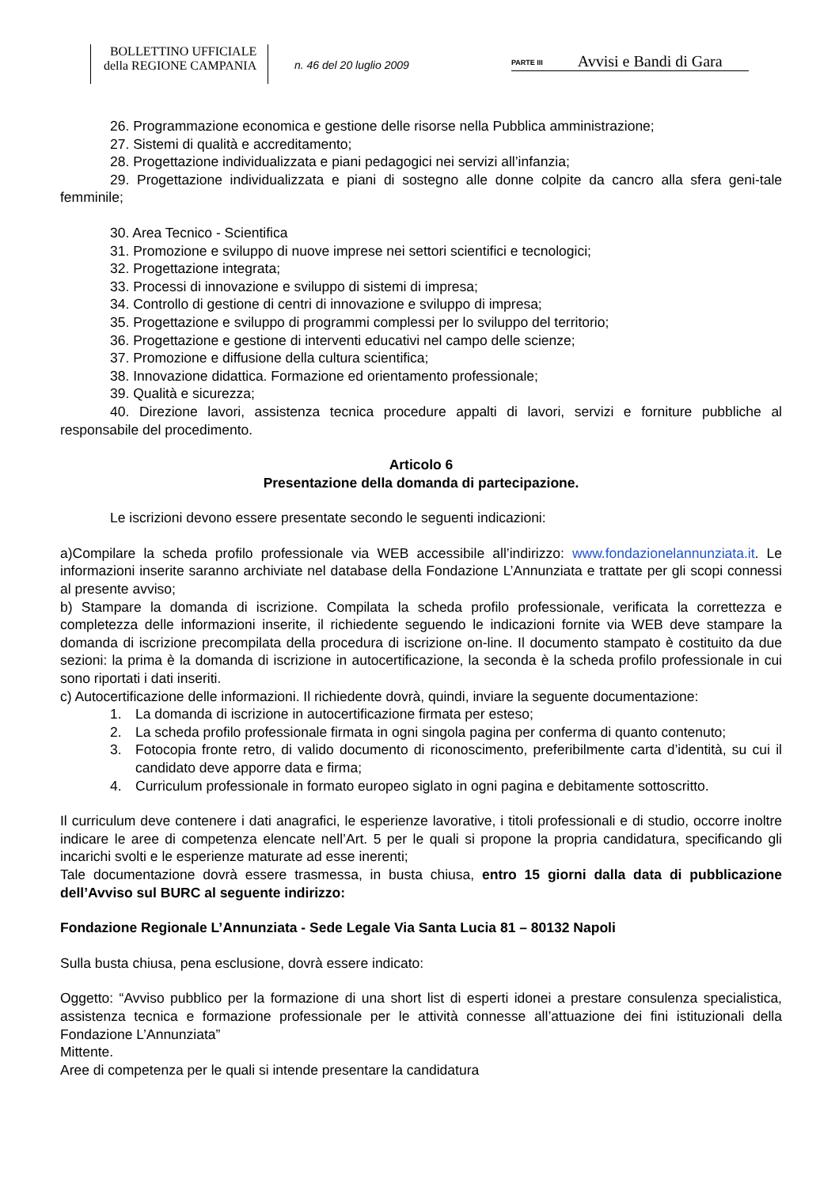BOLLETTINO UFFICIALE
della REGIONE CAMPANIA
n. 46 del 20 luglio 2009
PARTE III Avvisi e Bandi di Gara
26. Programmazione economica e gestione delle risorse nella Pubblica amministrazione;
27. Sistemi di qualità e accreditamento;
28. Progettazione individualizzata e piani pedagogici nei servizi all’infanzia;
29. Progettazione individualizzata e piani di sostegno alle donne colpite da cancro alla sfera geni-tale femminile;
30. Area Tecnico - Scientifica
31. Promozione e sviluppo di nuove imprese nei settori scientifici e tecnologici;
32. Progettazione integrata;
33. Processi di innovazione e sviluppo di sistemi di impresa;
34. Controllo di gestione di centri di innovazione e sviluppo di impresa;
35. Progettazione e sviluppo di programmi complessi per lo sviluppo del territorio;
36. Progettazione e gestione di interventi educativi nel campo delle scienze;
37. Promozione e diffusione della cultura scientifica;
38. Innovazione didattica. Formazione ed orientamento professionale;
39. Qualità e sicurezza;
40. Direzione lavori, assistenza tecnica procedure appalti di lavori, servizi e forniture pubbliche al responsabile del procedimento.
Articolo 6
Presentazione della domanda di partecipazione.
Le iscrizioni devono essere presentate secondo le seguenti indicazioni:
a)Compilare la scheda profilo professionale via WEB accessibile all’indirizzo: www.fondazionelannunziata.it. Le informazioni inserite saranno archiviate nel database della Fondazione L’Annunziata e trattate per gli scopi connessi al presente avviso;
b) Stampare la domanda di iscrizione. Compilata la scheda profilo professionale, verificata la correttezza e completezza delle informazioni inserite, il richiedente seguendo le indicazioni fornite via WEB deve stampare la domanda di iscrizione precompilata della procedura di iscrizione on-line. Il documento stampato è costituito da due sezioni: la prima è la domanda di iscrizione in autocertificazione, la seconda è la scheda profilo professionale in cui sono riportati i dati inseriti.
c) Autocertificazione delle informazioni. Il richiedente dovrà, quindi, inviare la seguente documentazione:
1. La domanda di iscrizione in autocertificazione firmata per esteso;
2. La scheda profilo professionale firmata in ogni singola pagina per conferma di quanto contenuto;
3. Fotocopia fronte retro, di valido documento di riconoscimento, preferibilmente carta d’identità, su cui il candidato deve apporre data e firma;
4. Curriculum professionale in formato europeo siglato in ogni pagina e debitamente sottoscritto.
Il curriculum deve contenere i dati anagrafici, le esperienze lavorative, i titoli professionali e di studio, occorre inoltre indicare le aree di competenza elencate nell’Art. 5 per le quali si propone la propria candidatura, specificando gli incarichi svolti e le esperienze maturate ad esse inerenti;
Tale documentazione dovrà essere trasmessa, in busta chiusa, entro 15 giorni dalla data di pubblicazione dell’Avviso sul BURC al seguente indirizzo:
Fondazione Regionale L’Annunziata - Sede Legale Via Santa Lucia 81 – 80132 Napoli
Sulla busta chiusa, pena esclusione, dovrà essere indicato:
Oggetto: “Avviso pubblico per la formazione di una short list di esperti idonei a prestare consulenza specialistica, assistenza tecnica e formazione professionale per le attività connesse all’attuazione dei fini istituzionali della Fondazione L’Annunziata”
Mittente.
Aree di competenza per le quali si intende presentare la candidatura